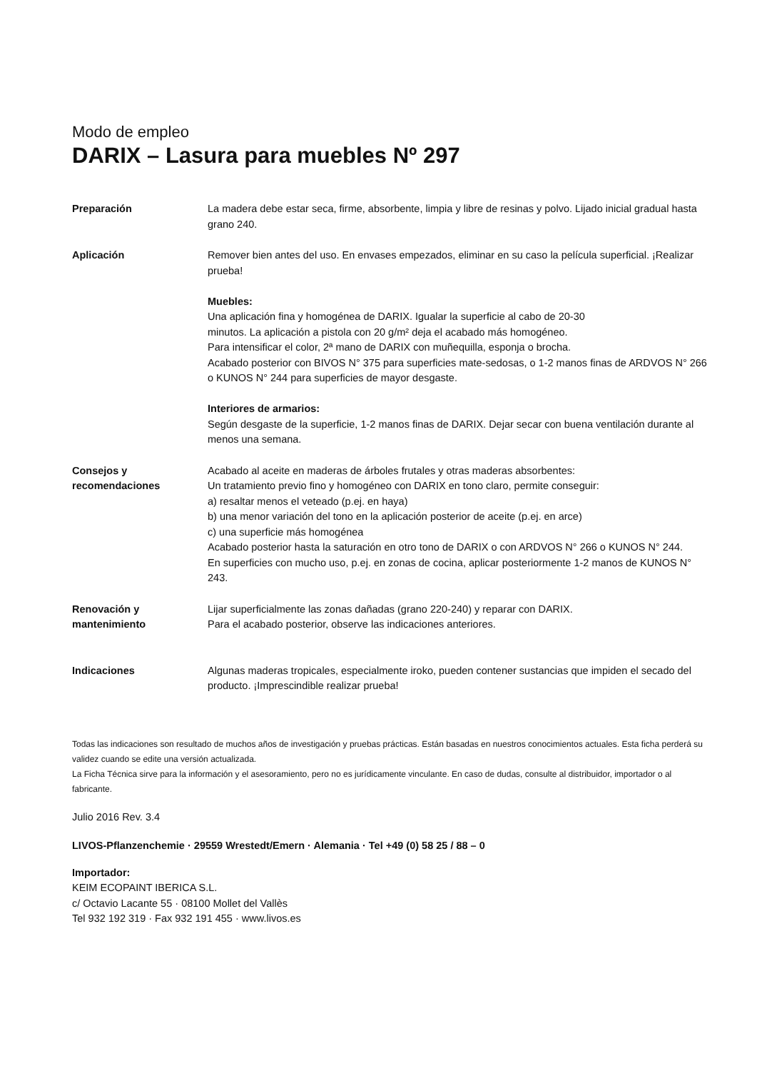Modo de empleo
DARIX – Lasura para muebles Nº 297
Preparación La madera debe estar seca, firme, absorbente, limpia y libre de resinas y polvo. Lijado inicial gradual hasta grano 240.
Aplicación Remover bien antes del uso. En envases empezados, eliminar en su caso la película superficial. ¡Realizar prueba!
Muebles:
Una aplicación fina y homogénea de DARIX. Igualar la superficie al cabo de 20-30
minutos. La aplicación a pistola con 20 g/m² deja el acabado más homogéneo.
Para intensificar el color, 2ª mano de DARIX con muñequilla, esponja o brocha.
Acabado posterior con BIVOS N° 375 para superficies mate-sedosas, o 1-2 manos finas de ARDVOS N° 266 o KUNOS N° 244 para superficies de mayor desgaste.
Interiores de armarios:
Según desgaste de la superficie, 1-2 manos finas de DARIX. Dejar secar con buena ventilación durante al menos una semana.
Consejos y
recomendaciones
Acabado al aceite en maderas de árboles frutales y otras maderas absorbentes:
Un tratamiento previo fino y homogéneo con DARIX en tono claro, permite conseguir:
a) resaltar menos el veteado (p.ej. en haya)
b) una menor variación del tono en la aplicación posterior de aceite (p.ej. en arce)
c) una superficie más homogénea
Acabado posterior hasta la saturación en otro tono de DARIX o con ARDVOS N° 266 o KUNOS N° 244.
En superficies con mucho uso, p.ej. en zonas de cocina, aplicar posteriormente 1-2 manos de KUNOS N° 243.
Renovación y
mantenimiento
Lijar superficialmente las zonas dañadas (grano 220-240) y reparar con DARIX.
Para el acabado posterior, observe las indicaciones anteriores.
Indicaciones Algunas maderas tropicales, especialmente iroko, pueden contener sustancias que impiden el secado del producto. ¡Imprescindible realizar prueba!
Todas las indicaciones son resultado de muchos años de investigación y pruebas prácticas. Están basadas en nuestros conocimientos actuales. Esta ficha perderá su validez cuando se edite una versión actualizada.
La Ficha Técnica sirve para la información y el asesoramiento, pero no es jurídicamente vinculante. En caso de dudas, consulte al distribuidor, importador o al fabricante.
Julio 2016 Rev. 3.4
LIVOS-Pflanzenchemie · 29559 Wrestedt/Emern · Alemania · Tel +49 (0) 58 25 / 88 – 0
Importador:
KEIM ECOPAINT IBERICA S.L.
c/ Octavio Lacante 55 · 08100 Mollet del Vallès
Tel 932 192 319 · Fax 932 191 455 · www.livos.es